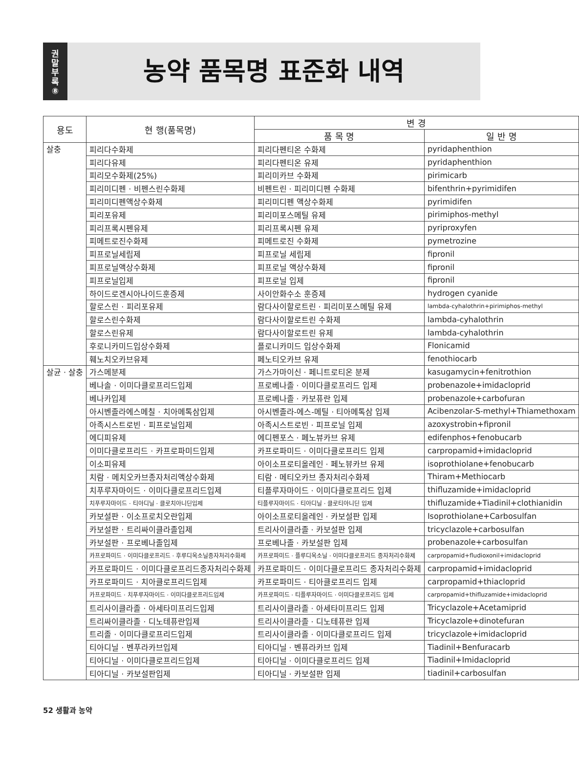권
말
부
록
⑧
농약 품목명 표준화 내역
| 용도 | 현 행(품목명) | 변 경 | |
| --- | --- | --- | --- |
| | | 품 목 명 | 일 반 명 |
| 살충 | 피리다수화제 | 피리다펜티온 수화제 | pyridaphenthion |
| | 피리다유제 | 피리다펜티온 유제 | pyridaphenthion |
| | 피리모수화제(25%) | 피리미카브 수화제 | pirimicarb |
| | 피리미디펜 · 비펜스린수화제 | 비펜트린 · 피리미디펜 수화제 | bifenthrin+pyrimidifen |
| | 피리미디펜액상수화제 | 피리미디펜 액상수화제 | pyrimidifen |
| | 피리포유제 | 피리미포스메틸 유제 | pirimiphos-methyl |
| | 피리프록시펜유제 | 피리프록시펜 유제 | pyriproxyfen |
| | 피메트로진수화제 | 피메트로진 수화제 | pymetrozine |
| | 피프로닐세립제 | 피프로닐 세립제 | fipronil |
| | 피프로닐액상수화제 | 피프로닐 액상수화제 | fipronil |
| | 피프로닐입제 | 피프로닐 입제 | fipronil |
| | 하이드로겐시아나이드훈증제 | 사이안화수소 훈증제 | hydrogen cyanide |
| | 할로스린 · 피리포유제 | 람다사이할로트린 · 피리미포스메틸 유제 | lambda-cyhalothrin+pirimiphos-methyl |
| | 할로스린수화제 | 람다사이할로트린 수화제 | lambda-cyhalothrin |
| | 할로스린유제 | 람다사이할로트린 유제 | lambda-cyhalothrin |
| | 후로니카미드입상수화제 | 플로니카미드 입상수화제 | Flonicamid |
| | 훼노치오카브유제 | 페노티오카브 유제 | fenothiocarb |
| 살균 · 살충 | 가스메분제 | 가스가마이신 · 페니트로티온 분제 | kasugamycin+fenitrothion |
| | 베나솔 · 이미다클로프리드입제 | 프로베나졸 · 이미다클로프리드 입제 | probenazole+imidacloprid |
| | 베나카입제 | 프로베나졸 · 카보퓨란 입제 | probenazole+carbofuran |
| | 아시벤졸라에스메칠 · 치아메톡삼입제 | 아시벤졸라-에스-메틸 · 티아메톡삼 입제 | Acibenzolar-S-methyl+Thiamethoxam |
| | 아족시스트로빈 · 피프로닐입제 | 아족시스트로빈 · 피프로닐 입제 | azoxystrobin+fipronil |
| | 에디피유제 | 에디펜포스 · 페노뷰카브 유제 | edifenphos+fenobucarb |
| | 이미다클로프리드 · 카프로파미드입제 | 카프로파미드 · 이미다클로프리드 입제 | carpropamid+imidacloprid |
| | 이소피유제 | 아이소프로티올레인 · 페노뷰카브 유제 | isoprothiolane+fenobucarb |
| | 치람 · 메치오카브종자처리액상수화제 | 티람 · 메티오카브 종자처리수화제 | Thiram+Methiocarb |
| | 치푸루자마이드 · 이미다클로프리드입제 | 티플루자마이드 · 이미다클로프리드 입제 | thifluzamide+imidacloprid |
| | 치푸루자마이드 · 티아디닐 · 클로치아니딘입제 | 티플루자마이드 · 티아디닐 · 클로티아니딘 입제 | thifluzamide+Tiadinil+clothianidin |
| | 카보설판 · 이소프로치오란입제 | 아이소프로티올레인 · 카보설판 입제 | Isoprothiolane+Carbosulfan |
| | 카보설판 · 트리싸이클라졸입제 | 트리사이클라졸 · 카보설판 입제 | tricyclazole+carbosulfan |
| | 카보설판 · 프로베나졸입제 | 프로베나졸 · 카보설판 입제 | probenazole+carbosulfan |
| | 카프로파미드 · 이미다클로프리드 · 후루디옥소닐종자처리수화제 | 카프로파미드 · 플루디옥소닐 · 이미다클로프리드 종자처리수화제 | carpropamid+fludioxonil+imidacloprid |
| | 카프로파미드 · 이미다클로프리드종자처리수화제 | 카프로파미드 · 이미다클로프리드 종자처리수화제 | carpropamid+imidacloprid |
| | 카프로파미드 · 치아클로프리드입제 | 카프로파미드 · 티아클로프리드 입제 | carpropamid+thiacloprid |
| | 카프로파미드 · 치푸루자마이드 · 이미다클로프리드입제 | 카프로파미드 · 티플루자마이드 · 이미다클로프리드 입제 | carpropamid+thifluzamide+imidacloprid |
| | 트리사이클라졸 · 아세타미프리드입제 | 트리사이클라졸 · 아세타미프리드 입제 | Tricyclazole+Acetamiprid |
| | 트리싸이클라졸 · 디노테퓨란입제 | 트리사이클라졸 · 디노테퓨란 입제 | Tricyclazole+dinotefuran |
| | 트리졸 · 이미다클로프리드입제 | 트리사이클라졸 · 이미다클로프리드 입제 | tricyclazole+imidacloprid |
| | 티아디닐 · 벤푸라카브입제 | 티아디닐 · 벤퓨라카브 입제 | Tiadinil+Benfuracarb |
| | 티아디닐 · 이미다클로프리드입제 | 티아디닐 · 이미다클로프리드 입제 | Tiadinil+Imidacloprid |
| | 티아디닐 · 카보설판입제 | 티아디닐 · 카보설판 입제 | tiadinil+carbosulfan |
52 생활과 농약